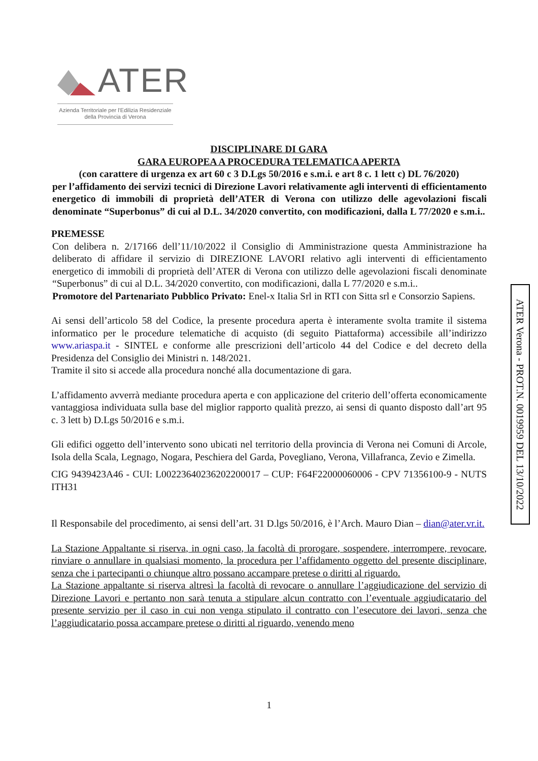ATER
Azienda Territoriale per l'Edilizia Residenziale
della Provincia di Verona
DISCIPLINARE DI GARA
GARA EUROPEA A PROCEDURA TELEMATICA APERTA
(con carattere di urgenza ex art 60 c 3 D.Lgs 50/2016 e s.m.i. e art 8 c. 1 lett c) DL 76/2020)
per l’affidamento dei servizi tecnici di Direzione Lavori relativamente agli interventi di efficientamento energetico di immobili di proprietà dell’ATER di Verona con utilizzo delle agevolazioni fiscali denominate “Superbonus” di cui al D.L. 34/2020 convertito, con modificazioni, dalla L 77/2020 e s.m.i..
PREMESSE
Con delibera n. 2/17166 dell’11/10/2022 il Consiglio di Amministrazione questa Amministrazione ha deliberato di affidare il servizio di DIREZIONE LAVORI relativo agli interventi di efficientamento energetico di immobili di proprietà dell’ATER di Verona con utilizzo delle agevolazioni fiscali denominate “Superbonus” di cui al D.L. 34/2020 convertito, con modificazioni, dalla L 77/2020 e s.m.i..
Promotore del Partenariato Pubblico Privato: Enel-x Italia Srl in RTI con Sitta srl e Consorzio Sapiens.
Ai sensi dell’articolo 58 del Codice, la presente procedura aperta è interamente svolta tramite il sistema informatico per le procedure telematiche di acquisto (di seguito Piattaforma) accessibile all’indirizzo www.ariaspa.it - SINTEL e conforme alle prescrizioni dell’articolo 44 del Codice e del decreto della Presidenza del Consiglio dei Ministri n. 148/2021.
Tramite il sito si accede alla procedura nonché alla documentazione di gara.
L’affidamento avverrà mediante procedura aperta e con applicazione del criterio dell’offerta economicamente vantaggiosa individuata sulla base del miglior rapporto qualità prezzo, ai sensi di quanto disposto dall’art 95 c. 3 lett b) D.Lgs 50/2016 e s.m.i.
Gli edifici oggetto dell’intervento sono ubicati nel territorio della provincia di Verona nei Comuni di Arcole, Isola della Scala, Legnago, Nogara, Peschiera del Garda, Povegliano, Verona, Villafranca, Zevio e Zimella.
CIG 9439423A46 - CUI: L00223640236202200017 – CUP: F64F22000060006 - CPV 71356100-9 - NUTS ITH31
Il Responsabile del procedimento, ai sensi dell’art. 31 D.lgs 50/2016, è l’Arch. Mauro Dian – dian@ater.vr.it.
La Stazione Appaltante si riserva, in ogni caso, la facoltà di prorogare, sospendere, interrompere, revocare, rinviare o annullare in qualsiasi momento, la procedura per l’affidamento oggetto del presente disciplinare, senza che i partecipanti o chiunque altro possano accampare pretese o diritti al riguardo.
La Stazione appaltante si riserva altresì la facoltà di revocare o annullare l’aggiudicazione del servizio di Direzione Lavori e pertanto non sarà tenuta a stipulare alcun contratto con l’eventuale aggiudicatario del presente servizio per il caso in cui non venga stipulato il contratto con l’esecutore dei lavori, senza che l’aggiudicatario possa accampare pretese o diritti al riguardo, venendo meno
ATER Verona - PROT.N. 0019959 DEL 13/10/2022
1